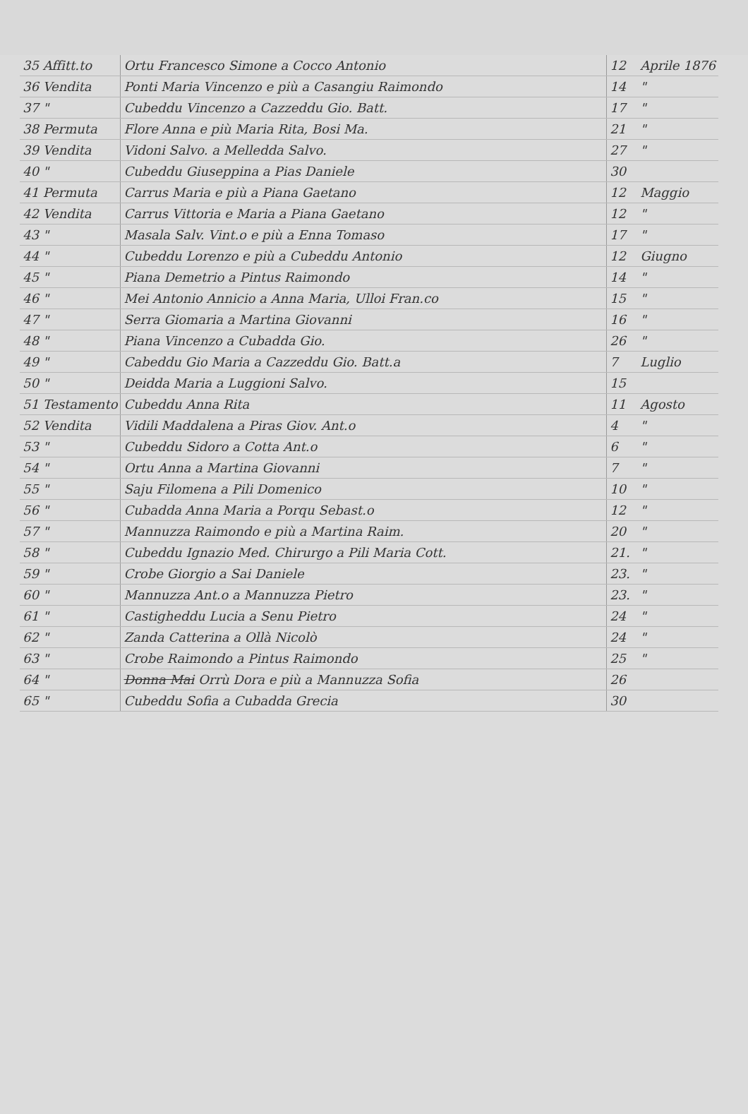| 35 Affitt.to | Ortu Francesco Simone a Cocco Antonio | 12 | Aprile 1876 |
| 36 Vendita | Ponti Maria Vincenzo e più a Casangiu Raimondo | 14 | " |
| 37 " | Cubeddu Vincenzo a Cazzeddu Gio. Batt. | 17 | " |
| 38 Permuta | Flore Anna e più Maria Rita, Bosi Ma. | 21 | " |
| 39 Vendita | Vidoni Salvo. a Melledda Salvo. | 27 | " |
| 40 " | Cubeddu Giuseppina a Pias Daniele | 30 | |
| 41 Permuta | Carrus Maria e più a Piana Gaetano | 12 | Maggio |
| 42 Vendita | Carrus Vittoria e Maria a Piana Gaetano | 12 | " |
| 43 " | Masala Salv. Vint.o e più a Enna Tomaso | 17 | " |
| 44 " | Cubeddu Lorenzo e più a Cubeddu Antonio | 12 | Giugno |
| 45 " | Piana Demetrio a Pintus Raimondo | 14 | " |
| 46 " | Mei Antonio Annicio a Anna Maria, Ulloi Fran.co | 15 | " |
| 47 " | Serra Giomaria a Martina Giovanni | 16 | " |
| 48 " | Piana Vincenzo a Cubadda Gio. | 26 | " |
| 49 " | Cabeddu Gio Maria a Cazzeddu Gio. Batt.a | 7 | Luglio |
| 50 " | Deidda Maria a Luggioni Salvo. | 15 | |
| 51 Testamento | Cubeddu Anna Rita | 11 | Agosto |
| 52 Vendita | Vidili Maddalena a Piras Giov. Ant.o | 4 | " |
| 53 " | Cubeddu Sidoro a Cotta Ant.o | 6 | " |
| 54 " | Ortu Anna a Martina Giovanni | 7 | " |
| 55 " | Saju Filomena a Pili Domenico | 10 | " |
| 56 " | Cubadda Anna Maria a Porqu Sebast.o | 12 | " |
| 57 " | Mannuzza Raimondo e più a Martina Raim. | 20 | " |
| 58 " | Cubeddu Ignazio Med. Chirurgo a Pili Maria Cott. | 21. | " |
| 59 " | Crobe Giorgio a Sai Daniele | 23. | " |
| 60 " | Mannuzza Ant.o a Mannuzza Pietro | 23. | " |
| 61 " | Castigheddu Lucia a Senu Pietro | 24 | " |
| 62 " | Zanda Catterina a Ollà Nicolò | 24 | " |
| 63 " | Crobe Raimondo a Pintus Raimondo | 25 | " |
| 64 " | Donna Mai Orrù Dora e più a Mannuzza Sofia | 26 | |
| 65 " | Cubeddu Sofia a Cubadda Grecia | 30 | |